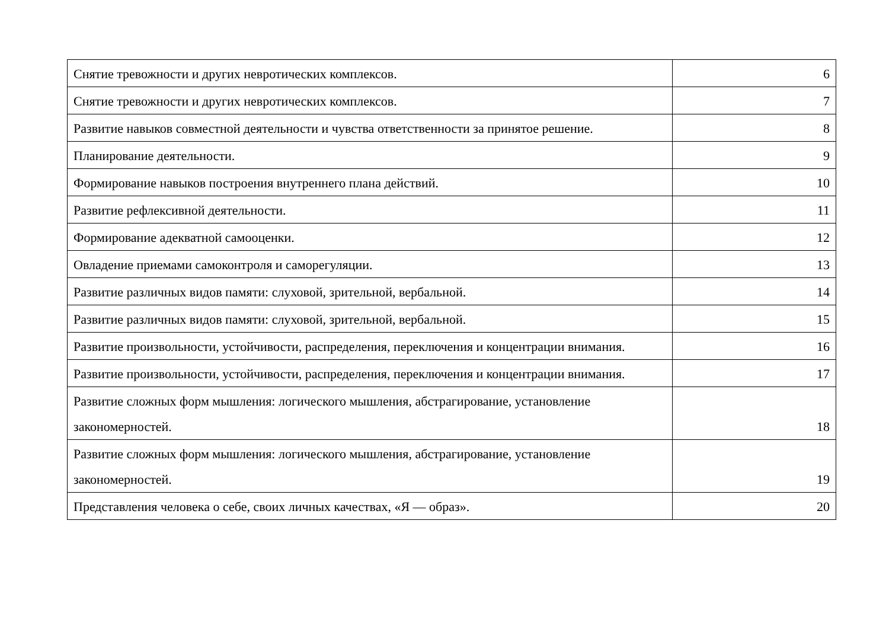| Снятие тревожности и других невротических комплексов. | 6 |
| Снятие тревожности и других невротических комплексов. | 7 |
| Развитие навыков совместной деятельности и чувства ответственности за принятое решение. | 8 |
| Планирование деятельности. | 9 |
| Формирование навыков построения внутреннего плана действий. | 10 |
| Развитие рефлексивной деятельности. | 11 |
| Формирование адекватной самооценки. | 12 |
| Овладение приемами самоконтроля и саморегуляции. | 13 |
| Развитие различных видов памяти: слуховой, зрительной, вербальной. | 14 |
| Развитие различных видов памяти: слуховой, зрительной, вербальной. | 15 |
| Развитие произвольности, устойчивости, распределения, переключения и концентрации внимания. | 16 |
| Развитие произвольности, устойчивости, распределения, переключения и концентрации внимания. | 17 |
| Развитие сложных форм мышления: логического мышления, абстрагирование, установление закономерностей. | 18 |
| Развитие сложных форм мышления: логического мышления, абстрагирование, установление закономерностей. | 19 |
| Представления человека о себе, своих личных качествах, «Я — образ». | 20 |